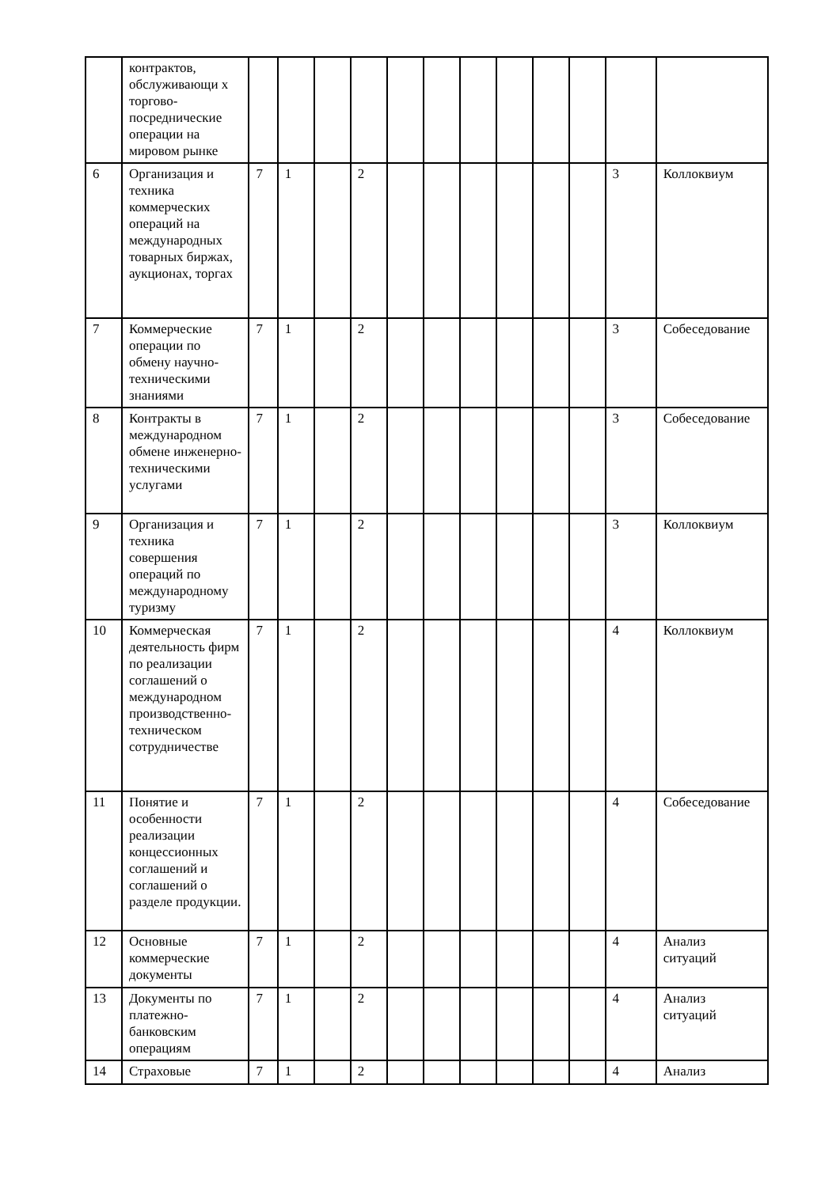| | контрактов, обслуживающи х торгово-посреднические операции на мировом рынке | | | | | | | | | | | | |
| 6 | Организация и техника коммерческих операций на международных товарных биржах, аукционах, торгах | 7 | 1 | | 2 | | | | | | | 3 | Коллоквиум |
| 7 | Коммерческие операции по обмену научно-техническими знаниями | 7 | 1 | | 2 | | | | | | | 3 | Собеседование |
| 8 | Контракты в международном обмене инженерно-техническими услугами | 7 | 1 | | 2 | | | | | | | 3 | Собеседование |
| 9 | Организация и техника совершения операций по международному туризму | 7 | 1 | | 2 | | | | | | | 3 | Коллоквиум |
| 10 | Коммерческая деятельность фирм по реализации соглашений о международном производственно-техническом сотрудничестве | 7 | 1 | | 2 | | | | | | | 4 | Коллоквиум |
| 11 | Понятие и особенности реализации концессионных соглашений и соглашений о разделе продукции. | 7 | 1 | | 2 | | | | | | | 4 | Собеседование |
| 12 | Основные коммерческие документы | 7 | 1 | | 2 | | | | | | | 4 | Анализ ситуаций |
| 13 | Документы по платежно-банковским операциям | 7 | 1 | | 2 | | | | | | | 4 | Анализ ситуаций |
| 14 | Страховые | 7 | 1 | | 2 | | | | | | | 4 | Анализ |